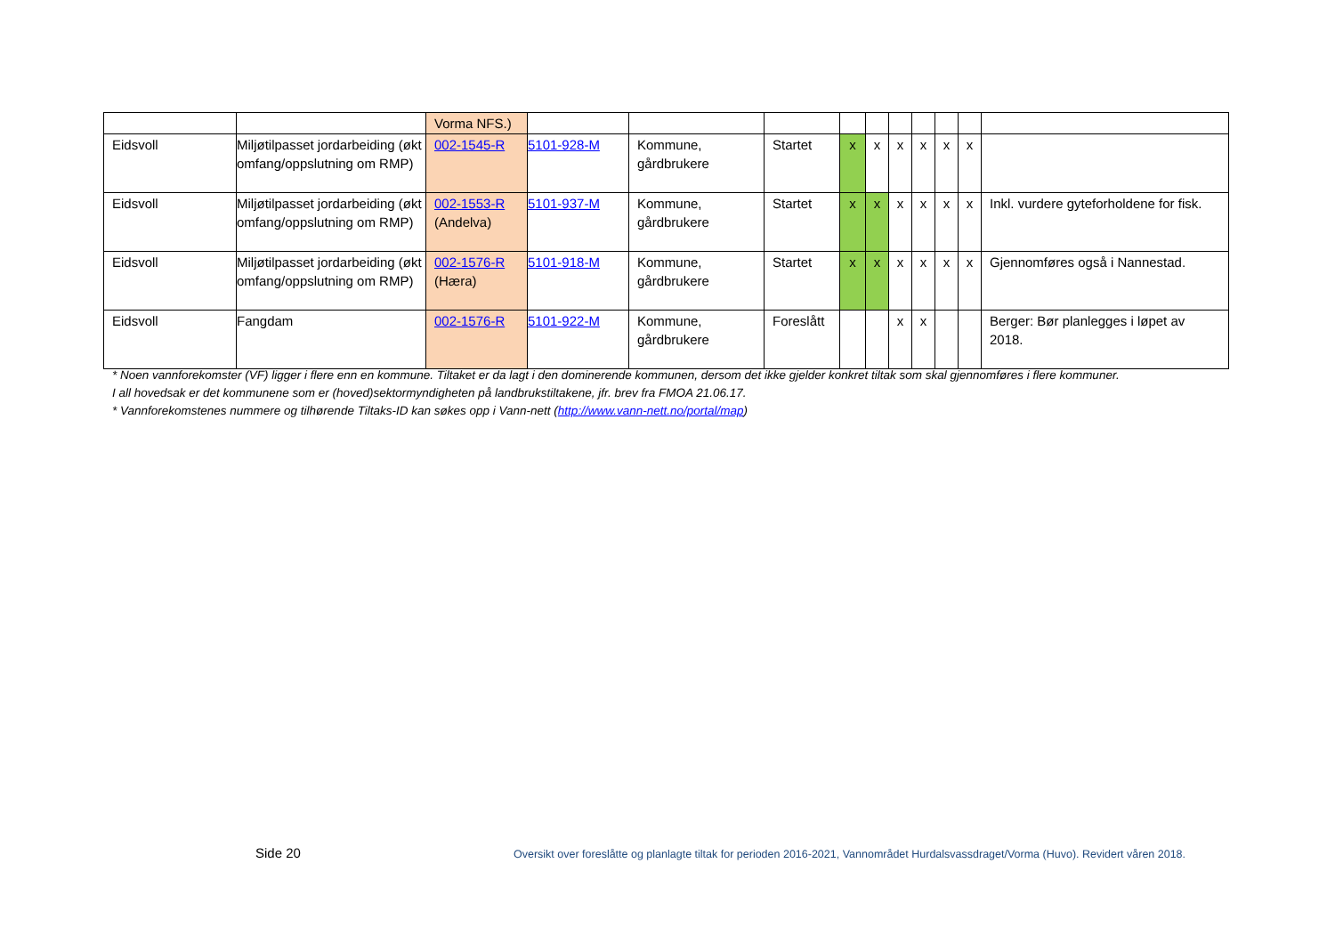| | | Vorma NFS.) | | | | | | | | | | |
| Eidsvoll | Miljøtilpasset jordarbeiding (økt omfang/oppslutning om RMP) | 002-1545-R | 5101-928-M | Kommune, gårdbrukere | Startet | x | x | x | x | x | x | |
| Eidsvoll | Miljøtilpasset jordarbeiding (økt omfang/oppslutning om RMP) | 002-1553-R (Andelva) | 5101-937-M | Kommune, gårdbrukere | Startet | x | x | x | x | x | x | Inkl. vurdere gyteforholdene for fisk. |
| Eidsvoll | Miljøtilpasset jordarbeiding (økt omfang/oppslutning om RMP) | 002-1576-R (Hæra) | 5101-918-M | Kommune, gårdbrukere | Startet | x | x | x | x | x | x | Gjennomføres også i Nannestad. |
| Eidsvoll | Fangdam | 002-1576-R | 5101-922-M | Kommune, gårdbrukere | Foreslått | | | x | x | | | Berger: Bør planlegges i løpet av 2018. |
* Noen vannforekomster (VF) ligger i flere enn en kommune. Tiltaket er da lagt i den dominerende kommunen, dersom det ikke gjelder konkret tiltak som skal gjennomføres i flere kommuner.
I all hovedsak er det kommunene som er (hoved)sektormyndigheten på landbrukstiltakene, jfr. brev fra FMOA 21.06.17.
* Vannforekomstenes nummere og tilhørende Tiltaks-ID kan søkes opp i Vann-nett (http://www.vann-nett.no/portal/map)
Side 20
Oversikt over foreslåtte og planlagte tiltak for perioden 2016-2021, Vannområdet Hurdalsvassdraget/Vorma (Huvo). Revidert våren 2018.